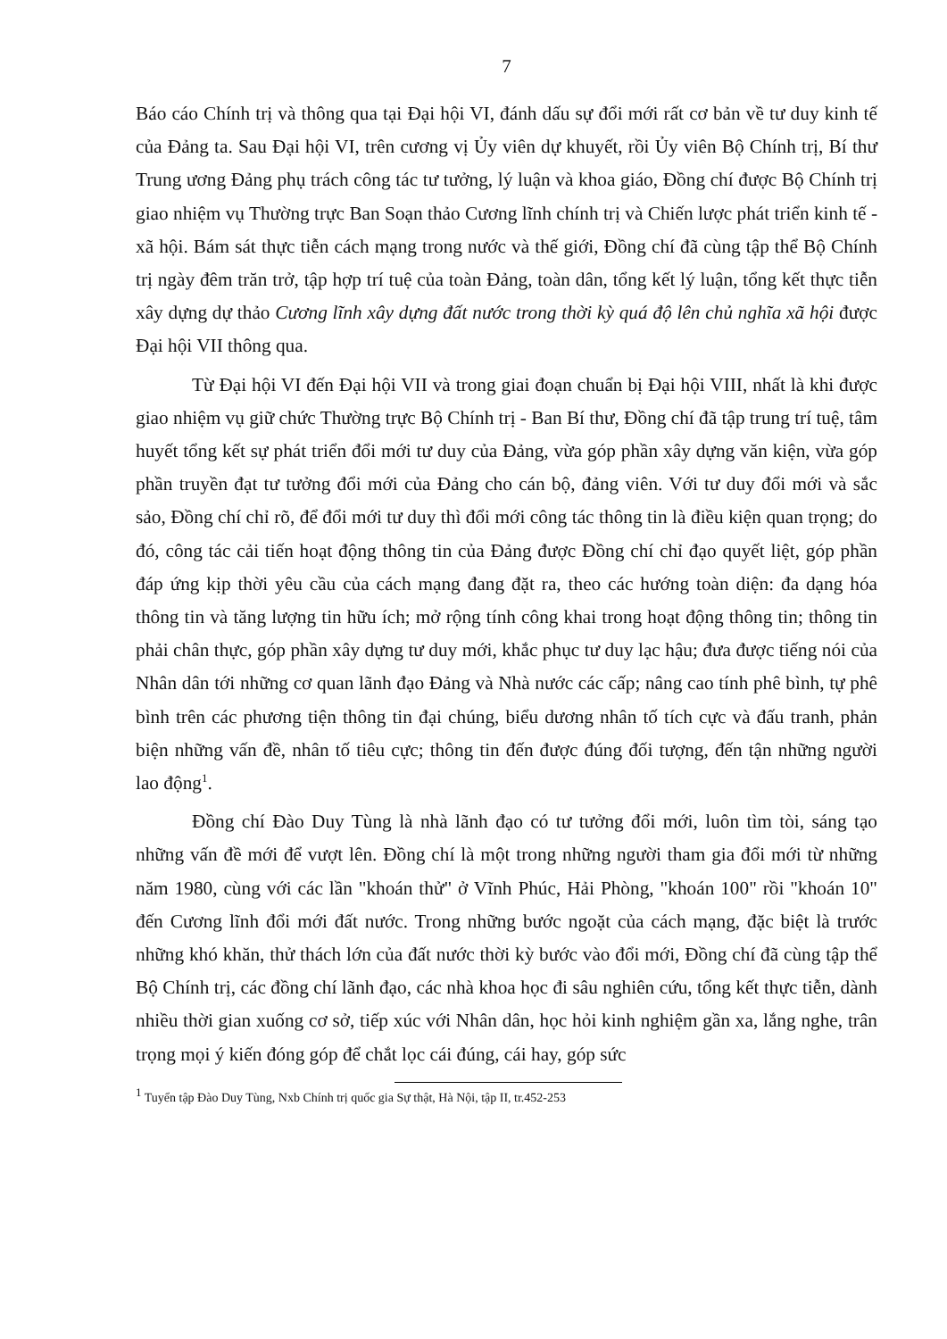7
Báo cáo Chính trị và thông qua tại Đại hội VI, đánh dấu sự đổi mới rất cơ bản về tư duy kinh tế của Đảng ta. Sau Đại hội VI, trên cương vị Ủy viên dự khuyết, rồi Ủy viên Bộ Chính trị, Bí thư Trung ương Đảng phụ trách công tác tư tưởng, lý luận và khoa giáo, Đồng chí được Bộ Chính trị giao nhiệm vụ Thường trực Ban Soạn thảo Cương lĩnh chính trị và Chiến lược phát triển kinh tế - xã hội. Bám sát thực tiễn cách mạng trong nước và thế giới, Đồng chí đã cùng tập thể Bộ Chính trị ngày đêm trăn trở, tập hợp trí tuệ của toàn Đảng, toàn dân, tổng kết lý luận, tổng kết thực tiễn xây dựng dự thảo Cương lĩnh xây dựng đất nước trong thời kỳ quá độ lên chủ nghĩa xã hội được Đại hội VII thông qua.
Từ Đại hội VI đến Đại hội VII và trong giai đoạn chuẩn bị Đại hội VIII, nhất là khi được giao nhiệm vụ giữ chức Thường trực Bộ Chính trị - Ban Bí thư, Đồng chí đã tập trung trí tuệ, tâm huyết tổng kết sự phát triển đổi mới tư duy của Đảng, vừa góp phần xây dựng văn kiện, vừa góp phần truyền đạt tư tưởng đổi mới của Đảng cho cán bộ, đảng viên. Với tư duy đổi mới và sắc sảo, Đồng chí chỉ rõ, để đổi mới tư duy thì đổi mới công tác thông tin là điều kiện quan trọng; do đó, công tác cải tiến hoạt động thông tin của Đảng được Đồng chí chỉ đạo quyết liệt, góp phần đáp ứng kịp thời yêu cầu của cách mạng đang đặt ra, theo các hướng toàn diện: đa dạng hóa thông tin và tăng lượng tin hữu ích; mở rộng tính công khai trong hoạt động thông tin; thông tin phải chân thực, góp phần xây dựng tư duy mới, khắc phục tư duy lạc hậu; đưa được tiếng nói của Nhân dân tới những cơ quan lãnh đạo Đảng và Nhà nước các cấp; nâng cao tính phê bình, tự phê bình trên các phương tiện thông tin đại chúng, biểu dương nhân tố tích cực và đấu tranh, phản biện những vấn đề, nhân tố tiêu cực; thông tin đến được đúng đối tượng, đến tận những người lao động<sup>1</sup>.
Đồng chí Đào Duy Tùng là nhà lãnh đạo có tư tưởng đổi mới, luôn tìm tòi, sáng tạo những vấn đề mới để vượt lên. Đồng chí là một trong những người tham gia đổi mới từ những năm 1980, cùng với các lần "khoán thử" ở Vĩnh Phúc, Hải Phòng, "khoán 100" rồi "khoán 10" đến Cương lĩnh đổi mới đất nước. Trong những bước ngoặt của cách mạng, đặc biệt là trước những khó khăn, thử thách lớn của đất nước thời kỳ bước vào đổi mới, Đồng chí đã cùng tập thể Bộ Chính trị, các đồng chí lãnh đạo, các nhà khoa học đi sâu nghiên cứu, tổng kết thực tiễn, dành nhiều thời gian xuống cơ sở, tiếp xúc với Nhân dân, học hỏi kinh nghiệm gần xa, lắng nghe, trân trọng mọi ý kiến đóng góp để chắt lọc cái đúng, cái hay, góp sức
<sup>1</sup> Tuyển tập Đào Duy Tùng, Nxb Chính trị quốc gia Sự thật, Hà Nội, tập II, tr.452-253